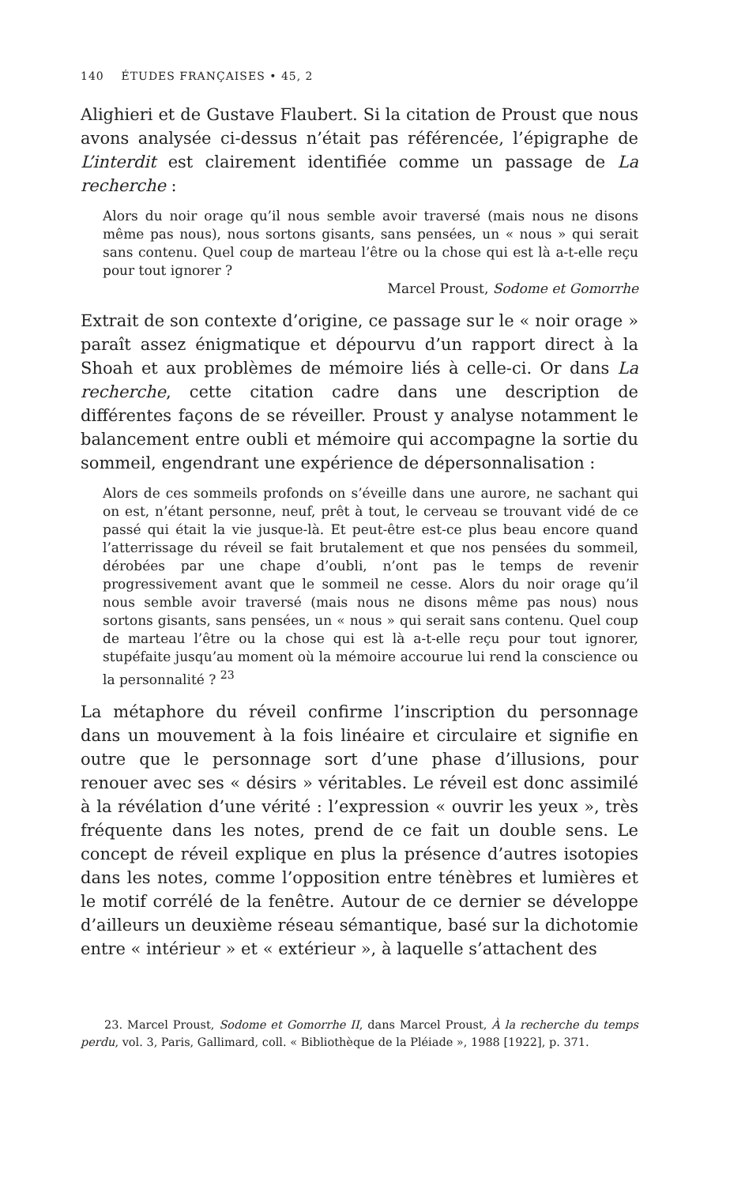140 ÉTUDES FRANÇAISES • 45, 2
Alighieri et de Gustave Flaubert. Si la citation de Proust que nous avons analysée ci-dessus n’était pas référencée, l’épigraphe de L’interdit est clairement identifiée comme un passage de La recherche :
Alors du noir orage qu’il nous semble avoir traversé (mais nous ne disons même pas nous), nous sortons gisants, sans pensées, un « nous » qui serait sans contenu. Quel coup de marteau l’être ou la chose qui est là a-t-elle reçu pour tout ignorer ?
Marcel Proust, Sodome et Gomorrhe
Extrait de son contexte d’origine, ce passage sur le « noir orage » paraît assez énigmatique et dépourvu d’un rapport direct à la Shoah et aux problèmes de mémoire liés à celle-ci. Or dans La recherche, cette citation cadre dans une description de différentes façons de se réveiller. Proust y analyse notamment le balancement entre oubli et mémoire qui accompagne la sortie du sommeil, engendrant une expérience de dépersonnalisation :
Alors de ces sommeils profonds on s’éveille dans une aurore, ne sachant qui on est, n’étant personne, neuf, prêt à tout, le cerveau se trouvant vidé de ce passé qui était la vie jusque-là. Et peut-être est-ce plus beau encore quand l’atterrissage du réveil se fait brutalement et que nos pensées du sommeil, dérobées par une chape d’oubli, n’ont pas le temps de revenir progressivement avant que le sommeil ne cesse. Alors du noir orage qu’il nous semble avoir traversé (mais nous ne disons même pas nous) nous sortons gisants, sans pensées, un « nous » qui serait sans contenu. Quel coup de marteau l’être ou la chose qui est là a-t-elle reçu pour tout ignorer, stupéfaite jusqu’au moment où la mémoire accourue lui rend la conscience ou la personnalité ? <sup>23</sup>
La métaphore du réveil confirme l’inscription du personnage dans un mouvement à la fois linéaire et circulaire et signifie en outre que le personnage sort d’une phase d’illusions, pour renouer avec ses « désirs » véritables. Le réveil est donc assimilé à la révélation d’une vérité : l’expression « ouvrir les yeux », très fréquente dans les notes, prend de ce fait un double sens. Le concept de réveil explique en plus la présence d’autres isotopies dans les notes, comme l’opposition entre ténèbres et lumières et le motif corrélé de la fenêtre. Autour de ce dernier se développe d’ailleurs un deuxième réseau sémantique, basé sur la dichotomie entre « intérieur » et « extérieur », à laquelle s’attachent des
23. Marcel Proust, Sodome et Gomorrhe II, dans Marcel Proust, À la recherche du temps perdu, vol. 3, Paris, Gallimard, coll. « Bibliothèque de la Pléiade », 1988 [1922], p. 371.